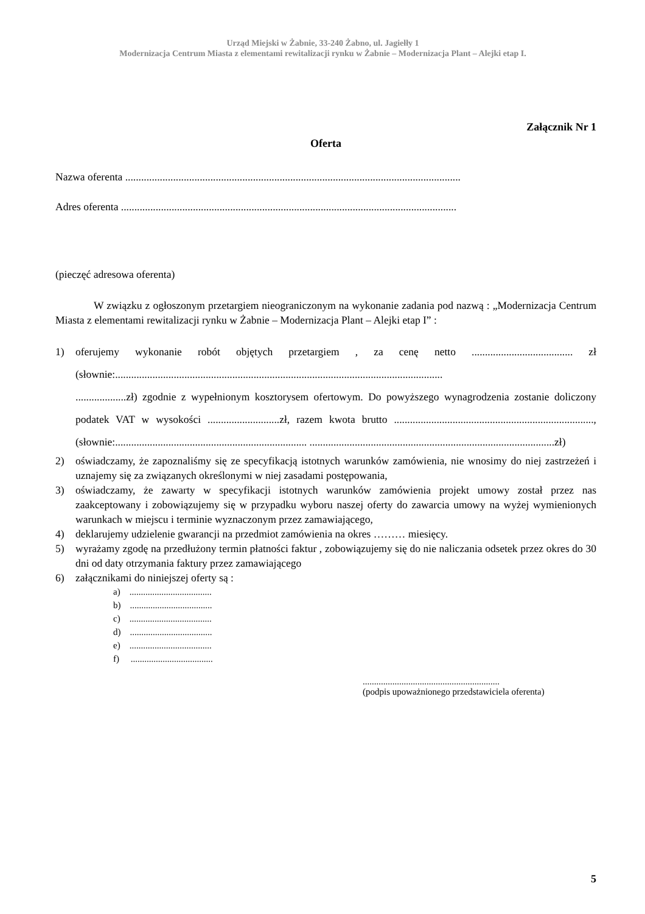Urząd Miejski w Żabnie, 33-240 Żabno, ul. Jagiełły 1
Modernizacja Centrum Miasta z elementami rewitalizacji rynku w Żabnie – Modernizacja Plant – Alejki etap I.
Załącznik Nr 1
Oferta
Nazwa oferenta ..............................................................................................................................
Adres oferenta ..............................................................................................................................
(pieczęć adresowa oferenta)
W związku z ogłoszonym przetargiem nieograniczonym na wykonanie zadania pod nazwą : „Modernizacja Centrum Miasta z elementami rewitalizacji rynku w Żabnie – Modernizacja Plant – Alejki etap I” :
1) oferujemy wykonanie robót objętych przetargiem , za cenę netto ...................................... zł (słownie:...........................................................................................................................
...................zł) zgodnie z wypełnionym kosztorysem ofertowym. Do powyższego wynagrodzenia zostanie doliczony podatek VAT w wysokości ...........................zł, razem kwota brutto ..........................................................................., (słownie:........................................................................ ............................................................................................zł)
2) oświadczamy, że zapoznaliśmy się ze specyfikacją istotnych warunków zamówienia, nie wnosimy do niej zastrzeżeń i uznajemy się za związanych określonymi w niej zasadami postępowania,
3) oświadczamy, że zawarty w specyfikacji istotnych warunków zamówienia projekt umowy został przez nas zaakceptowany i zobowiązujemy się w przypadku wyboru naszej oferty do zawarcia umowy na wyżej wymienionych warunkach w miejscu i terminie wyznaczonym przez zamawiającego,
4) deklarujemy udzielenie gwarancji na przedmiot zamówienia na okres ……… miesięcy.
5) wyrażamy zgodę na przedłużony termin płatności faktur , zobowiązujemy się do nie naliczania odsetek przez okres do 30 dni od daty otrzymania faktury przez zamawiającego
6) załącznikami do niniejszej oferty są :
a) ....................................
b) ....................................
c) ....................................
d) ....................................
e) ....................................
f) ....................................
............................................................
(podpis upoważnionego przedstawiciela oferenta)
5